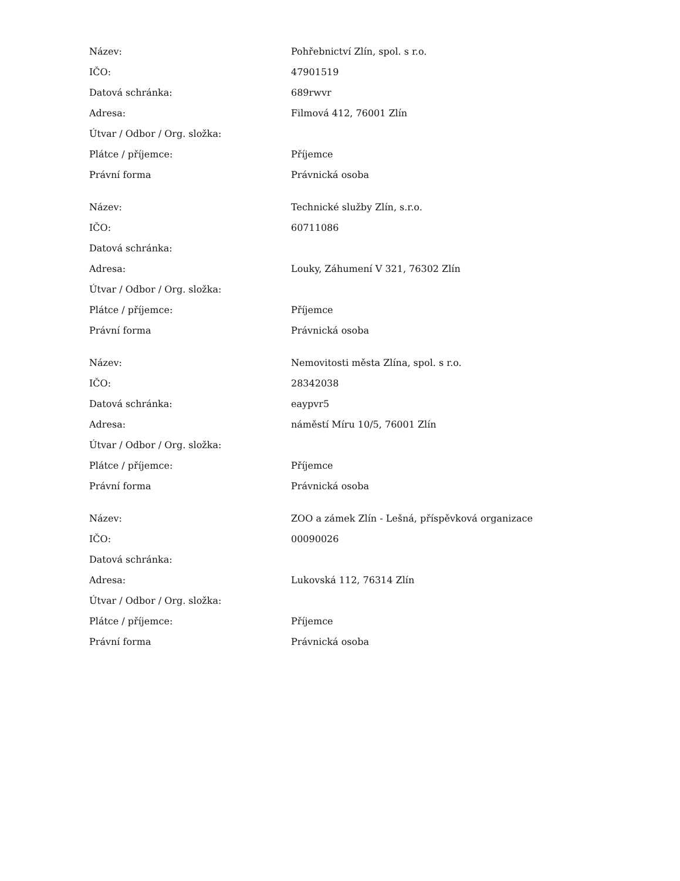| Název: | Pohřebnictví Zlín, spol. s r.o. |
| IČO: | 47901519 |
| Datová schránka: | 689rwvr |
| Adresa: | Filmová 412, 76001 Zlín |
| Útvar / Odbor / Org. složka: | |
| Plátce / příjemce: | Příjemce |
| Právní forma | Právnická osoba |
| Název: | Technické služby Zlín, s.r.o. |
| IČO: | 60711086 |
| Datová schránka: | |
| Adresa: | Louky, Záhumení V 321, 76302 Zlín |
| Útvar / Odbor / Org. složka: | |
| Plátce / příjemce: | Příjemce |
| Právní forma | Právnická osoba |
| Název: | Nemovitosti města Zlína, spol. s r.o. |
| IČO: | 28342038 |
| Datová schránka: | eaypvr5 |
| Adresa: | náměstí Míru 10/5, 76001 Zlín |
| Útvar / Odbor / Org. složka: | |
| Plátce / příjemce: | Příjemce |
| Právní forma | Právnická osoba |
| Název: | ZOO a zámek Zlín - Lešná, příspěvková organizace |
| IČO: | 00090026 |
| Datová schránka: | |
| Adresa: | Lukovská 112, 76314 Zlín |
| Útvar / Odbor / Org. složka: | |
| Plátce / příjemce: | Příjemce |
| Právní forma | Právnická osoba |